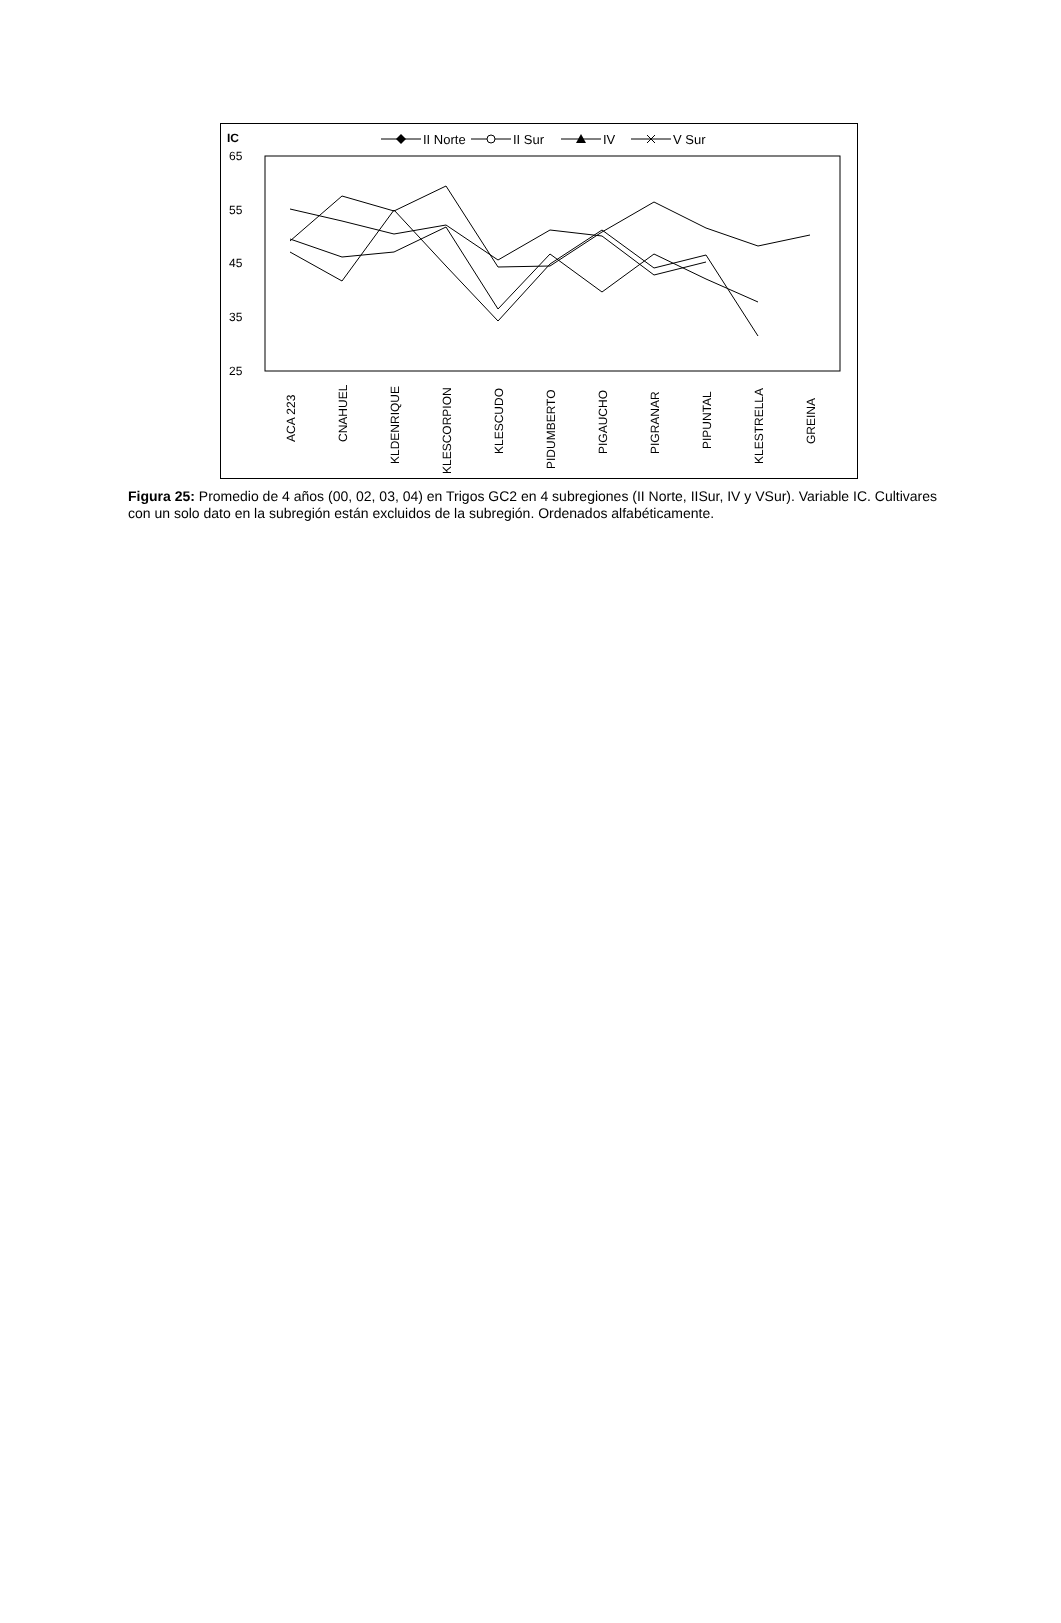IC
II Norte
II Sur
IV
V Sur
65
55
45
35
25
ACA 223
CNAHUEL
KLDENRIQUE
KLESCORPION
KLESCUDO
PIDUMBERTO
PIGAUCHO
PIGRANAR
PIPUNTAL
KLESTRELLA
GREINA
Figura 25: Promedio de 4 años (00, 02, 03, 04) en Trigos GC2 en 4 subregiones (II Norte, IISur, IV y VSur). Variable IC. Cultivares con un solo dato en la subregión están excluidos de la subregión. Ordenados alfabéticamente.